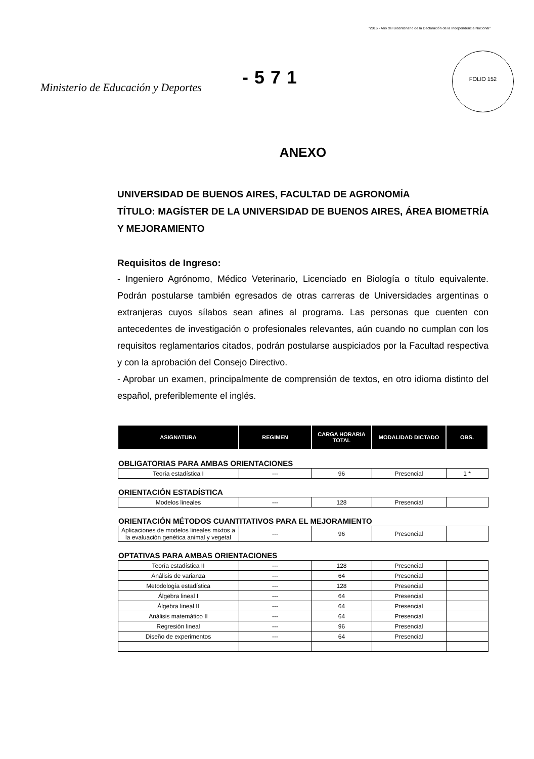"2016 - Año del Bicentenario de la Declaración de la Independencia Nacional"
FOLIO 152
Ministerio de Educación y Deportes
-571
ANEXO
UNIVERSIDAD DE BUENOS AIRES, FACULTAD DE AGRONOMÍA
TÍTULO: MAGÍSTER DE LA UNIVERSIDAD DE BUENOS AIRES, ÁREA BIOMETRÍA Y MEJORAMIENTO
Requisitos de Ingreso:
- Ingeniero Agrónomo, Médico Veterinario, Licenciado en Biología o título equivalente. Podrán postularse también egresados de otras carreras de Universidades argentinas o extranjeras cuyos sílabos sean afines al programa. Las personas que cuenten con antecedentes de investigación o profesionales relevantes, aún cuando no cumplan con los requisitos reglamentarios citados, podrán postularse auspiciados por la Facultad respectiva y con la aprobación del Consejo Directivo.
- Aprobar un examen, principalmente de comprensión de textos, en otro idioma distinto del español, preferiblemente el inglés.
| ASIGNATURA | REGIMEN | CARGA HORARIA TOTAL | MODALIDAD DICTADO | OBS. |
| --- | --- | --- | --- | --- |
| OBLIGATORIAS PARA AMBAS ORIENTACIONES | | | | |
| Teoría estadística I | --- | 96 | Presencial | 1 * |
| ORIENTACIÓN ESTADÍSTICA | | | | |
| Modelos lineales | --- | 128 | Presencial | |
| ORIENTACIÓN MÉTODOS CUANTITATIVOS PARA EL MEJORAMIENTO | | | | |
| Aplicaciones de modelos lineales mixtos a la evaluación genética animal y vegetal | --- | 96 | Presencial | |
| OPTATIVAS PARA AMBAS ORIENTACIONES | | | | |
| Teoría estadística II | --- | 128 | Presencial | |
| Análisis de varianza | --- | 64 | Presencial | |
| Metodología estadística | --- | 128 | Presencial | |
| Álgebra lineal I | --- | 64 | Presencial | |
| Álgebra lineal II | --- | 64 | Presencial | |
| Análisis matemático II | --- | 64 | Presencial | |
| Regresión lineal | --- | 96 | Presencial | |
| Diseño de experimentos | --- | 64 | Presencial | |